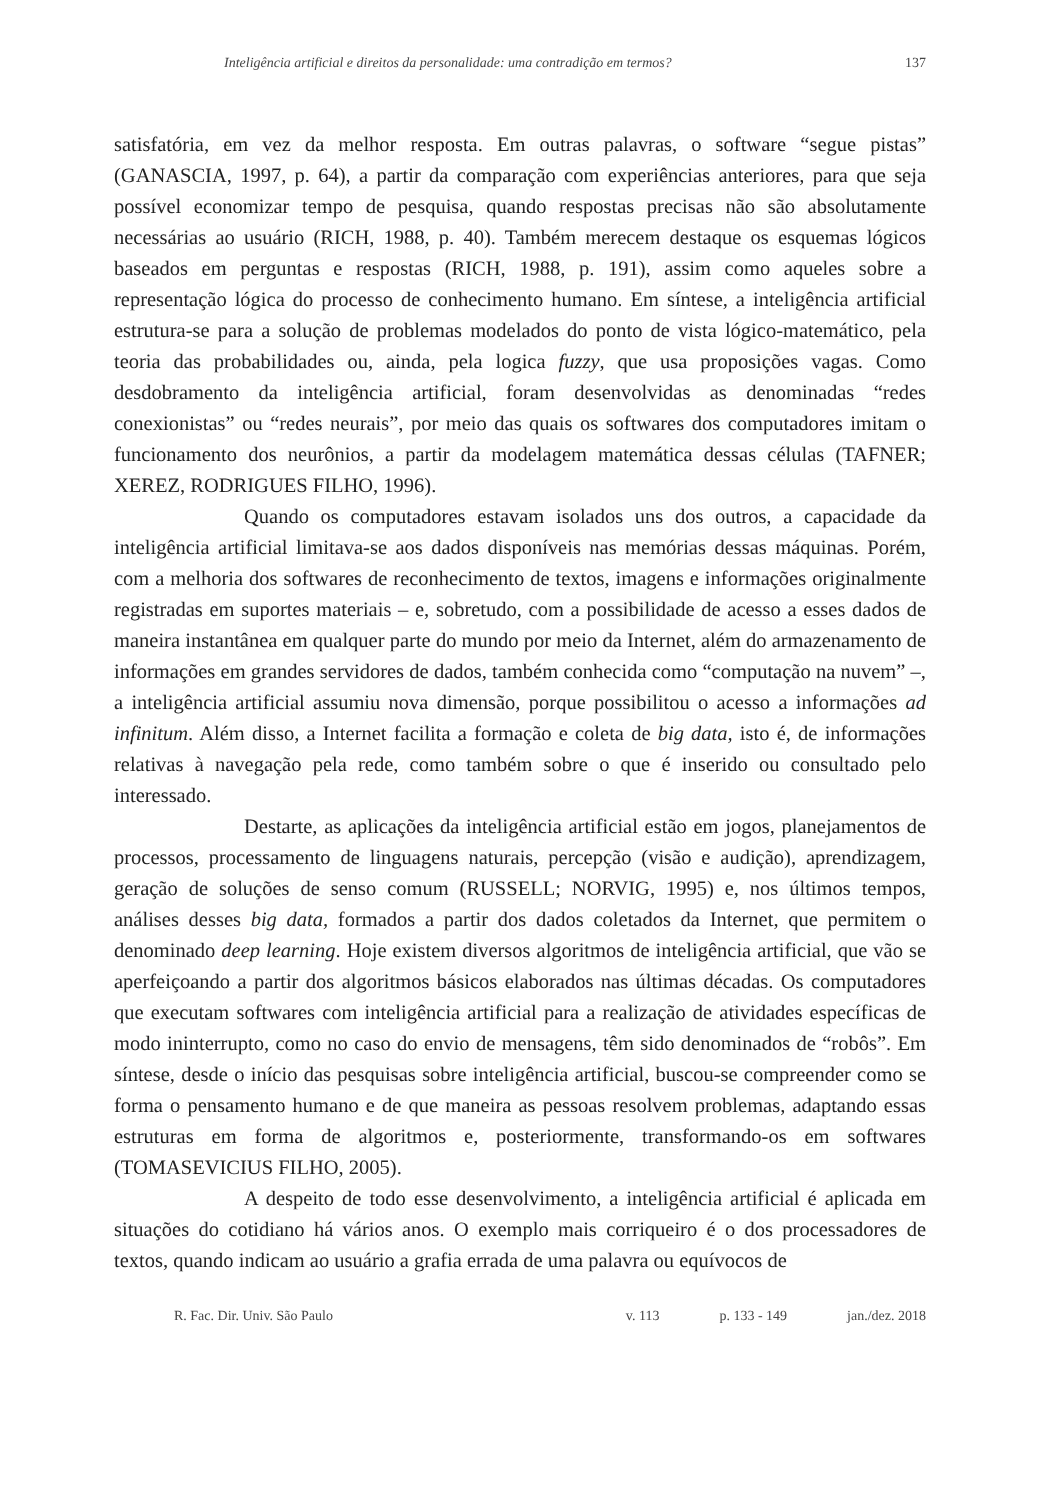Inteligência artificial e direitos da personalidade: uma contradição em termos? 137
satisfatória, em vez da melhor resposta. Em outras palavras, o software “segue pistas” (GANASCIA, 1997, p. 64), a partir da comparação com experiências anteriores, para que seja possível economizar tempo de pesquisa, quando respostas precisas não são absolutamente necessárias ao usuário (RICH, 1988, p. 40). Também merecem destaque os esquemas lógicos baseados em perguntas e respostas (RICH, 1988, p. 191), assim como aqueles sobre a representação lógica do processo de conhecimento humano. Em síntese, a inteligência artificial estrutura-se para a solução de problemas modelados do ponto de vista lógico-matemático, pela teoria das probabilidades ou, ainda, pela logica fuzzy, que usa proposições vagas. Como desdobramento da inteligência artificial, foram desenvolvidas as denominadas “redes conexionistas” ou “redes neurais”, por meio das quais os softwares dos computadores imitam o funcionamento dos neurônios, a partir da modelagem matemática dessas células (TAFNER; XEREZ, RODRIGUES FILHO, 1996).
Quando os computadores estavam isolados uns dos outros, a capacidade da inteligência artificial limitava-se aos dados disponíveis nas memórias dessas máquinas. Porém, com a melhoria dos softwares de reconhecimento de textos, imagens e informações originalmente registradas em suportes materiais – e, sobretudo, com a possibilidade de acesso a esses dados de maneira instantânea em qualquer parte do mundo por meio da Internet, além do armazenamento de informações em grandes servidores de dados, também conhecida como “computação na nuvem” –, a inteligência artificial assumiu nova dimensão, porque possibilitou o acesso a informações ad infinitum. Além disso, a Internet facilita a formação e coleta de big data, isto é, de informações relativas à navegação pela rede, como também sobre o que é inserido ou consultado pelo interessado.
Destarte, as aplicações da inteligência artificial estão em jogos, planejamentos de processos, processamento de linguagens naturais, percepção (visão e audição), aprendizagem, geração de soluções de senso comum (RUSSELL; NORVIG, 1995) e, nos últimos tempos, análises desses big data, formados a partir dos dados coletados da Internet, que permitem o denominado deep learning. Hoje existem diversos algoritmos de inteligência artificial, que vão se aperfeiçoando a partir dos algoritmos básicos elaborados nas últimas décadas. Os computadores que executam softwares com inteligência artificial para a realização de atividades específicas de modo ininterrupto, como no caso do envio de mensagens, têm sido denominados de “robôs”. Em síntese, desde o início das pesquisas sobre inteligência artificial, buscou-se compreender como se forma o pensamento humano e de que maneira as pessoas resolvem problemas, adaptando essas estruturas em forma de algoritmos e, posteriormente, transformando-os em softwares (TOMASEVICIUS FILHO, 2005).
A despeito de todo esse desenvolvimento, a inteligência artificial é aplicada em situações do cotidiano há vários anos. O exemplo mais corriqueiro é o dos processadores de textos, quando indicam ao usuário a grafia errada de uma palavra ou equívocos de
R. Fac. Dir. Univ. São Paulo v. 113 p. 133 - 149 jan./dez. 2018